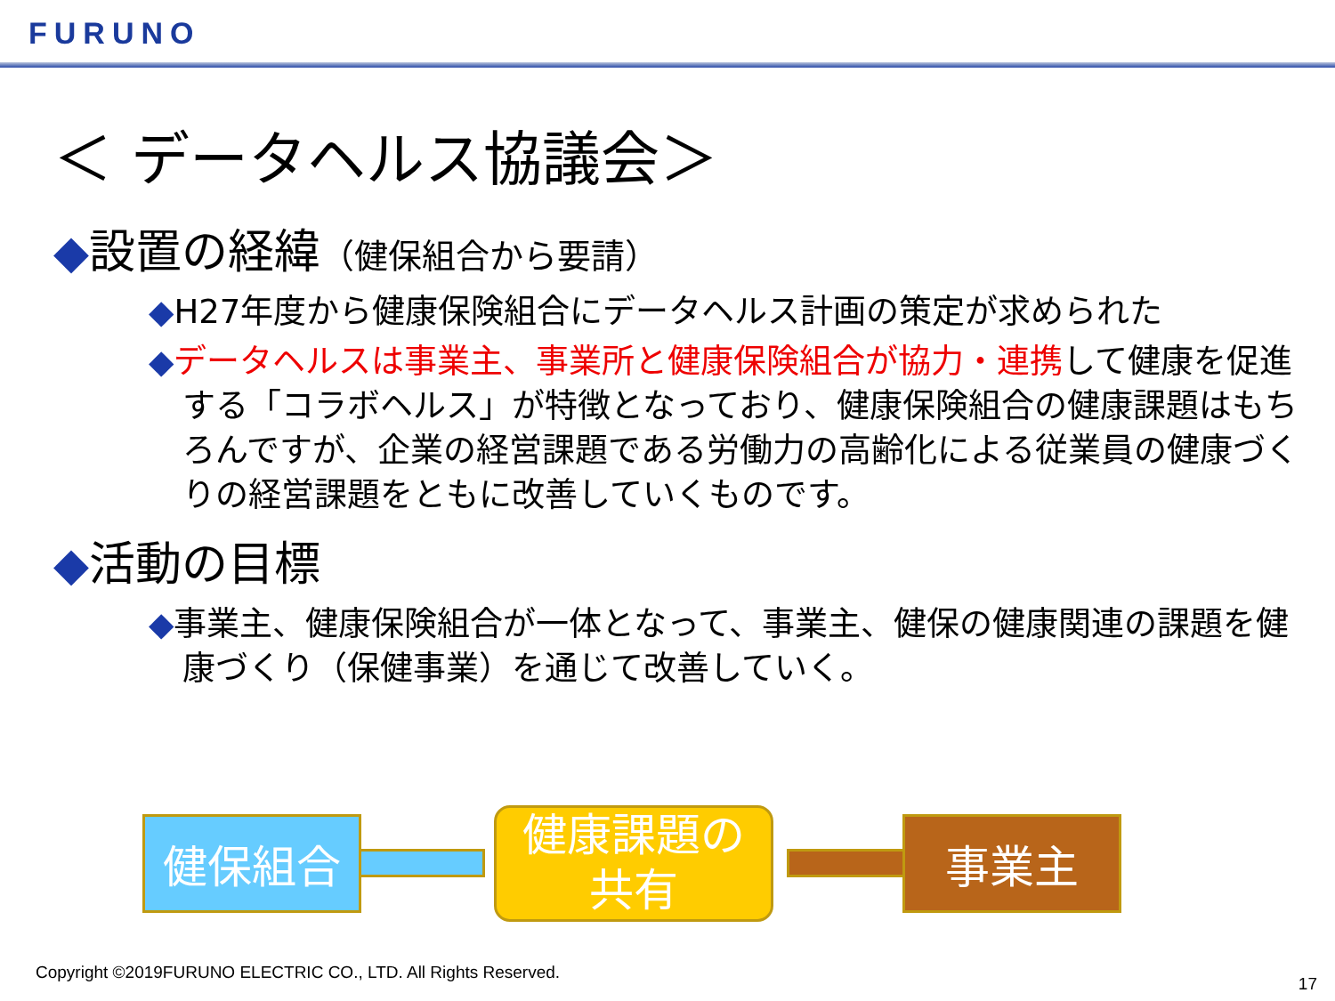FURUNO
＜ データヘルス協議会＞
◆設置の経緯（健保組合から要請）
◆H27年度から健康保険組合にデータヘルス計画の策定が求められた
◆データヘルスは事業主、事業所と健康保険組合が協力・連携して健康を促進する「コラボヘルス」が特徴となっており、健康保険組合の健康課題はもちろんですが、企業の経営課題である労働力の高齢化による従業員の健康づくりの経営課題をともに改善していくものです。
◆活動の目標
◆事業主、健康保険組合が一体となって、事業主、健保の健康関連の課題を健康づくり（保健事業）を通じて改善していく。
健保組合
健康課題の
共有
事業主
Copyright ©2019FURUNO ELECTRIC CO., LTD. All Rights Reserved.
17